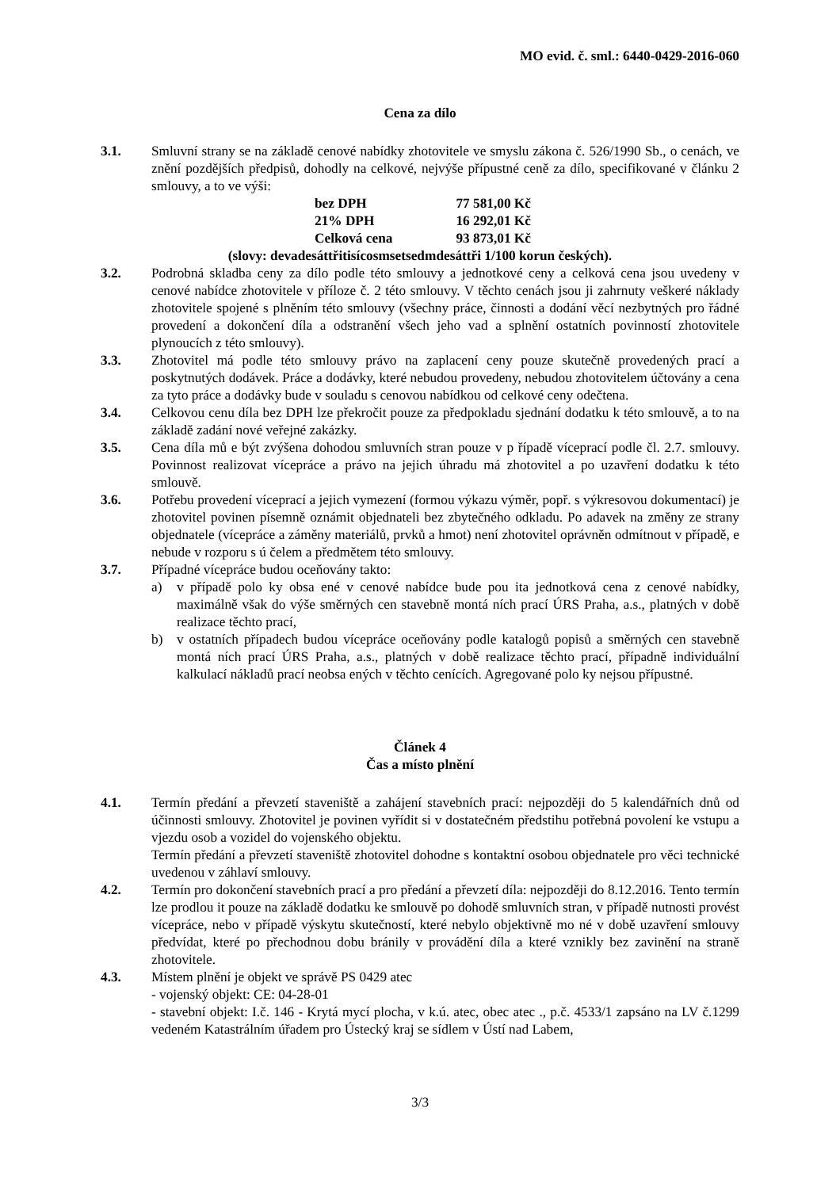MO evid. č. sml.: 6440-0429-2016-060
Cena za dílo
3.1. Smluvní strany se na základě cenové nabídky zhotovitele ve smyslu zákona č. 526/1990 Sb., o cenách, ve znění pozdějších předpisů, dohodly na celkové, nejvýše přípustné ceně za dílo, specifikované v článku 2 smlouvy, a to ve výši:
| bez DPH | 77 581,00 Kč |
| 21% DPH | 16 292,01 Kč |
| Celková cena | 93 873,01 Kč |
(slovy: devadesáttřitisícosmsetsedmdesáttři 1/100 korun českých).
3.2. Podrobná skladba ceny za dílo podle této smlouvy a jednotkové ceny a celková cena jsou uvedeny v cenové nabídce zhotovitele v příloze č. 2 této smlouvy. V těchto cenách jsou ji zahrnuty veškeré náklady zhotovitele spojené s plněním této smlouvy (všechny práce, činnosti a dodání věcí nezbytných pro řádné provedení a dokončení díla a odstranění všech jeho vad a splnění ostatních povinností zhotovitele plynoucích z této smlouvy).
3.3. Zhotovitel má podle této smlouvy právo na zaplacení ceny pouze skutečně provedených prací a poskytnutých dodávek. Práce a dodávky, které nebudou provedeny, nebudou zhotovitelem účtovány a cena za tyto práce a dodávky bude v souladu s cenovou nabídkou od celkové ceny odečtena.
3.4. Celkovou cenu díla bez DPH lze překročit pouze za předpokladu sjednání dodatku k této smlouvě, a to na základě zadání nové veřejné zakázky.
3.5. Cena díla mů e být zvýšena dohodou smluvních stran pouze v p řípadě víceprací podle čl. 2.7. smlouvy. Povinnost realizovat vícepráce a právo na jejich úhradu má zhotovitel a po uzavření dodatku k této smlouvě.
3.6. Potřebu provedení víceprací a jejich vymezení (formou výkazu výměr, popř. s výkresovou dokumentací) je zhotovitel povinen písemně oznámit objednateli bez zbytečného odkladu. Po adavek na změny ze strany objednatele (vícepráce a záměny materiálů, prvků a hmot) není zhotovitel oprávněn odmítnout v případě, e nebude v rozporu s ú čelem a předmětem této smlouvy.
3.7. Případné vícepráce budou oceňovány takto:
a) v případě polo ky obsa ené v cenové nabídce bude pou ita jednotková cena z cenové nabídky, maximálně však do výše směrných cen stavebně montá ních prací ÚRS Praha, a.s., platných v době realizace těchto prací,
b) v ostatních případech budou vícepráce oceňovány podle katalogů popisů a směrných cen stavebně montá ních prací ÚRS Praha, a.s., platných v době realizace těchto prací, případně individuální kalkulací nákladů prací neobsa ených v těchto cenících. Agregované polo ky nejsou přípustné.
Článek 4
Čas a místo plnění
4.1. Termín předání a převzetí staveniště a zahájení stavebních prací: nejpozději do 5 kalendářních dnů od účinnosti smlouvy. Zhotovitel je povinen vyřídit si v dostatečném předstihu potřebná povolení ke vstupu a vjezdu osob a vozidel do vojenského objektu.
Termín předání a převzetí staveniště zhotovitel dohodne s kontaktní osobou objednatele pro věci technické uvedenou v záhlaví smlouvy.
4.2. Termín pro dokončení stavebních prací a pro předání a převzetí díla: nejpozději do 8.12.2016. Tento termín lze prodlou it pouze na základě dodatku ke smlouvě po dohodě smluvních stran, v případě nutnosti provést vícepráce, nebo v případě výskytu skutečností, které nebylo objektivně mo né v době uzavření smlouvy předvídat, které po přechodnou dobu bránily v provádění díla a které vznikly bez zavinění na straně zhotovitele.
4.3. Místem plnění je objekt ve správě PS 0429 atec
- vojenský objekt: CE: 04-28-01
- stavební objekt: I.č. 146 - Krytá mycí plocha, v k.ú. atec, obec atec ., p.č. 4533/1 zapsáno na LV č.1299 vedeném Katastrálním úřadem pro Ústecký kraj se sídlem v Ústí nad Labem,
3/3